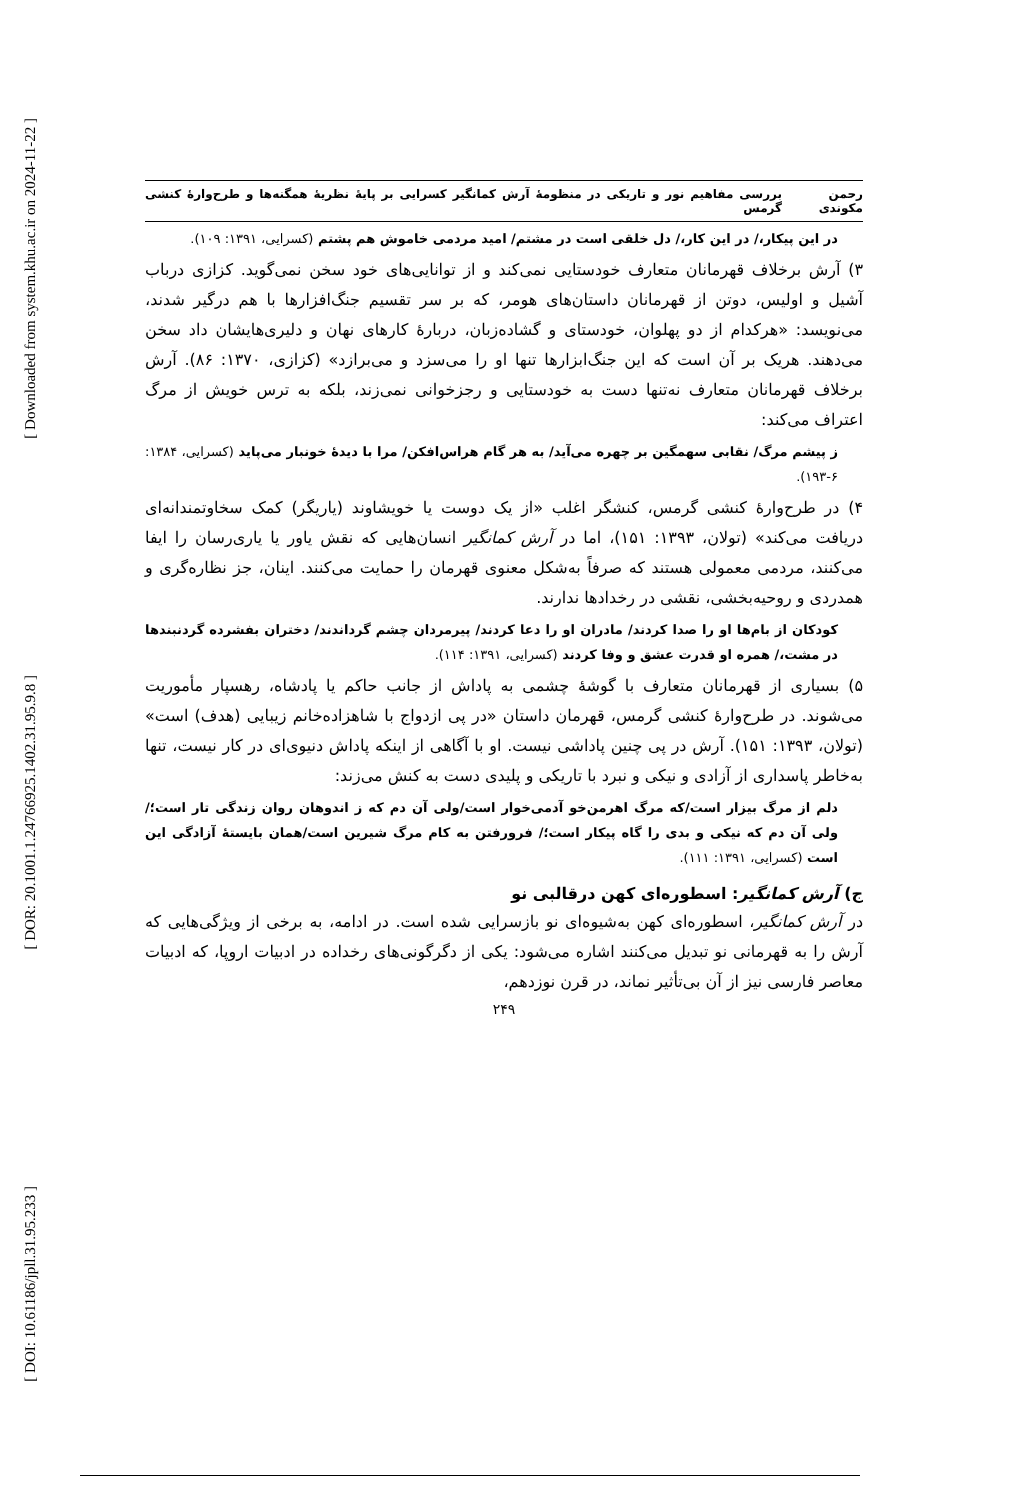[ Downloaded from system.khu.ac.ir on 2024-11-22 ]
[ DOR: 20.1001.1.24766925.1402.31.95.9.8 ]
[ DOI: 10.61186/jpll.31.95.233 ]
رحمن مکوندی بررسی مفاهیم نور و تاریکی در منظومهٔ آرش کمانگیر کسرایی بر پایهٔ نظریهٔ همگنه‌ها و طرح‌وارهٔ کنشی گرمس
در این پیکار،/ در این کار،/ دل خلقی است در مشتم/ امید مردمی خاموش هم پشتم (کسرایی، ۱۳۹۱: ۱۰۹).
۳) آرش برخلاف قهرمانان متعارف خودستایی نمی‌کند و از توانایی‌های خود سخن نمی‌گوید. کزازی درباب آشیل و اولیس، دوتن از قهرمانان داستان‌های هومر، که بر سر تقسیم جنگ‌افزارها با هم درگیر شدند، می‌نویسد: «هرکدام از دو پهلوان، خودستای و گشاده‌زبان، دربارهٔ کارهای نهان و دلیری‌هایشان داد سخن می‌دهند. هریک بر آن است که این جنگ‌ابزارها تنها او را می‌سزد و می‌برازد» (کزازی، ۱۳۷۰: ۸۶). آرش برخلاف قهرمانان متعارف نه‌تنها دست به خودستایی و رجزخوانی نمی‌زند، بلکه به ترس خویش از مرگ اعتراف می‌کند:
ز پیشم مرگ/ نقابی سهمگین بر چهره می‌آید/ به هر گام هراس‌افکن/ مرا با دیدهٔ خونبار می‌پاید (کسرایی، ۱۳۸۴: ۶-۱۹۳).
۴) در طرح‌وارهٔ کنشی گرمس، کنشگر اغلب «از یک دوست یا خویشاوند (یاریگر) کمک سخاوتمندانه‌ای دریافت می‌کند» (تولان، ۱۳۹۳: ۱۵۱)، اما در آرش کمانگیر انسان‌هایی که نقش یاور یا یاری‌رسان را ایفا می‌کنند، مردمی معمولی هستند که صرفاً به‌شکل معنوی قهرمان را حمایت می‌کنند. اینان، جز نظاره‌گری و همدردی و روحیه‌بخشی، نقشی در رخدادها ندارند.
کودکان از بام‌ها او را صدا کردند/ مادران او را دعا کردند/ پیرمردان چشم گرداندند/ دختران بفشرده گردنبندها در مشت،/ همره او قدرت عشق و وفا کردند (کسرایی، ۱۳۹۱: ۱۱۴).
۵) بسیاری از قهرمانان متعارف با گوشهٔ چشمی به پاداش از جانب حاکم یا پادشاه، رهسپار مأموریت می‌شوند. در طرح‌وارهٔ کنشی گرمس، قهرمان داستان «در پی ازدواج با شاهزاده‌خانم زیبایی (هدف) است» (تولان، ۱۳۹۳: ۱۵۱). آرش در پی چنین پاداشی نیست. او با آگاهی از اینکه پاداش دنیوی‌ای در کار نیست، تنها به‌خاطر پاسداری از آزادی و نیکی و نبرد با تاریکی و پلیدی دست به کنش می‌زند:
دلم از مرگ بیزار است/که مرگ اهرمن‌خو آدمی‌خوار است/ولی آن دم که ز اندوهان روان زندگی تار است؛/ ولی آن دم که نیکی و بدی را گاه پیکار است؛/ فرورفتن به کام مرگ شیرین است/همان بایستهٔ آزادگی این است (کسرایی، ۱۳۹۱: ۱۱۱).
ج) آرش کمانگیر: اسطوره‌ای کهن درقالبی نو
در آرش کمانگیر، اسطوره‌ای کهن به‌شیوه‌ای نو بازسرایی شده است. در ادامه، به برخی از ویژگی‌هایی که آرش را به قهرمانی نو تبدیل می‌کنند اشاره می‌شود: یکی از دگرگونی‌های رخداده در ادبیات اروپا، که ادبیات معاصر فارسی نیز از آن بی‌تأثیر نماند، در قرن نوزدهم،
۲۴۹